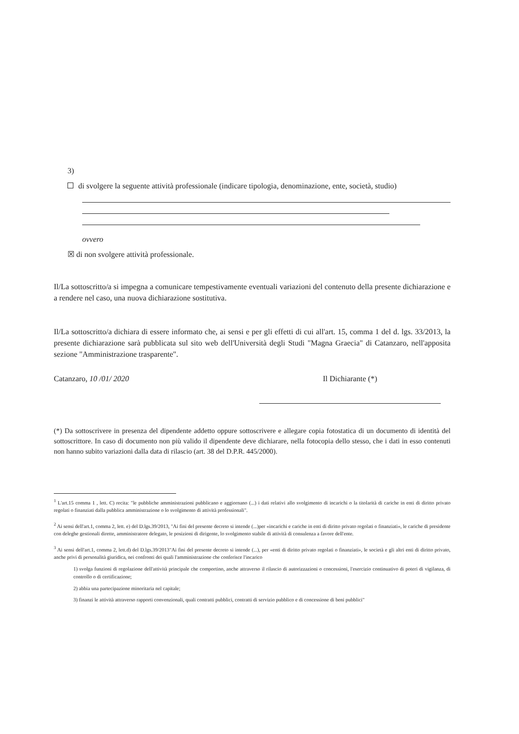3)
di svolgere la seguente attività professionale (indicare tipologia, denominazione, ente, società, studio)
ovvero
☒ di non svolgere attività professionale.
Il/La sottoscritto/a si impegna a comunicare tempestivamente eventuali variazioni del contenuto della presente dichiarazione e a rendere nel caso, una nuova dichiarazione sostitutiva.
Il/La sottoscritto/a dichiara di essere informato che, ai sensi e per gli effetti di cui all'art. 15, comma 1 del d. lgs. 33/2013, la presente dichiarazione sarà pubblicata sul sito web dell'Università degli Studi "Magna Graecia" di Catanzaro, nell'apposita sezione "Amministrazione trasparente".
Catanzaro, 10 /01/ 2020 Il Dichiarante (*)
(*) Da sottoscrivere in presenza del dipendente addetto oppure sottoscrivere e allegare copia fotostatica di un documento di identità del sottoscrittore. In caso di documento non più valido il dipendente deve dichiarare, nella fotocopia dello stesso, che i dati in esso contenuti non hanno subito variazioni dalla data di rilascio (art. 38 del D.P.R. 445/2000).
<sup>1</sup> L'art.15 comma 1 , lett. C) recita: "le pubbliche amministrazioni pubblicano e aggiornano (...) i dati relativi allo svolgimento di incarichi o la titolarità di cariche in enti di diritto privato regolati o finanziati dalla pubblica amministrazione o lo svolgimento di attività professionali".
<sup>2</sup> Ai sensi dell'art.1, comma 2, lett. e) del D.lgs.39/2013, "Ai fini del presente decreto si intende (...)per «incarichi e cariche in enti di diritto privato regolati o finanziati», le cariche di presidente con deleghe gestionali dirette, amministratore delegato, le posizioni di dirigente, lo svolgimento stabile di attività di consulenza a favore dell'ente.
<sup>3</sup> Ai sensi dell'art.1, comma 2, lett.d) del D.lgs.39/2013"Ai fini del presente decreto si intende (...), per «enti di diritto privato regolati o finanziati», le società e gli altri enti di diritto privato, anche privi di personalità giuridica, nei confronti dei quali l'amministrazione che conferisce l'incarico
1) svolga funzioni di regolazione dell'attività principale che comportino, anche attraverso il rilascio di autorizzazioni o concessioni, l'esercizio continuativo di poteri di vigilanza, di controllo o di certificazione;
2) abbia una partecipazione minoritaria nel capitale;
3) finanzi le attività attraverso rapporti convenzionali, quali contratti pubblici, contratti di servizio pubblico e di concessione di beni pubblici"